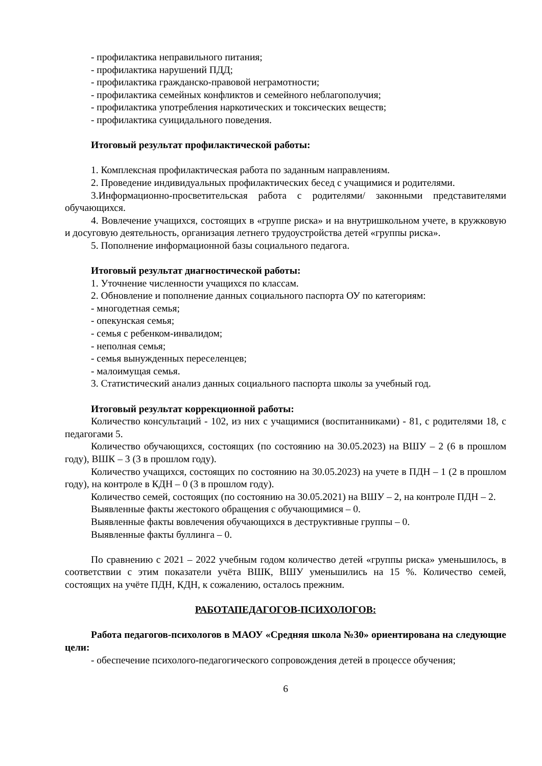- профилактика неправильного питания;
- профилактика нарушений ПДД;
- профилактика гражданско-правовой неграмотности;
- профилактика семейных конфликтов и семейного неблагополучия;
- профилактика употребления наркотических и токсических веществ;
- профилактика суицидального поведения.
Итоговый результат профилактической работы:
1. Комплексная профилактическая работа по заданным направлениям.
2. Проведение индивидуальных профилактических бесед с учащимися и родителями.
3.Информационно-просветительская работа с родителями/ законными представителями обучающихся.
4. Вовлечение учащихся, состоящих в «группе риска» и на внутришкольном учете, в кружковую и досуговую деятельность, организация летнего трудоустройства детей «группы риска».
5. Пополнение информационной базы социального педагога.
Итоговый результат диагностической работы:
1. Уточнение численности учащихся по классам.
2. Обновление и пополнение данных социального паспорта ОУ по категориям:
- многодетная семья;
- опекунская семья;
- семья с ребенком-инвалидом;
- неполная семья;
- семья вынужденных переселенцев;
- малоимущая семья.
3. Статистический анализ данных социального паспорта школы за учебный год.
Итоговый результат коррекционной работы:
Количество консультаций - 102, из них с учащимися (воспитанниками) - 81, с родителями 18, с педагогами 5.
Количество обучающихся, состоящих (по состоянию на 30.05.2023) на ВШУ – 2 (6 в прошлом году), ВШК – 3 (3 в прошлом году).
Количество учащихся, состоящих по состоянию на 30.05.2023) на учете в ПДН – 1 (2 в прошлом году), на контроле в КДН – 0 (3 в прошлом году).
Количество семей, состоящих (по состоянию на 30.05.2021) на ВШУ – 2, на контроле ПДН – 2.
Выявленные факты жестокого обращения с обучающимися – 0.
Выявленные факты вовлечения обучающихся в деструктивные группы – 0.
Выявленные факты буллинга – 0.
По сравнению с 2021 – 2022 учебным годом количество детей «группы риска» уменьшилось, в соответствии с этим показатели учёта ВШК, ВШУ уменьшились на 15 %. Количество семей, состоящих на учёте ПДН, КДН, к сожалению, осталось прежним.
РАБОТАПЕДАГОГОВ-ПСИХОЛОГОВ:
Работа педагогов-психологов в МАОУ «Средняя школа №30» ориентирована на следующие цели:
- обеспечение психолого-педагогического сопровождения детей в процессе обучения;
6